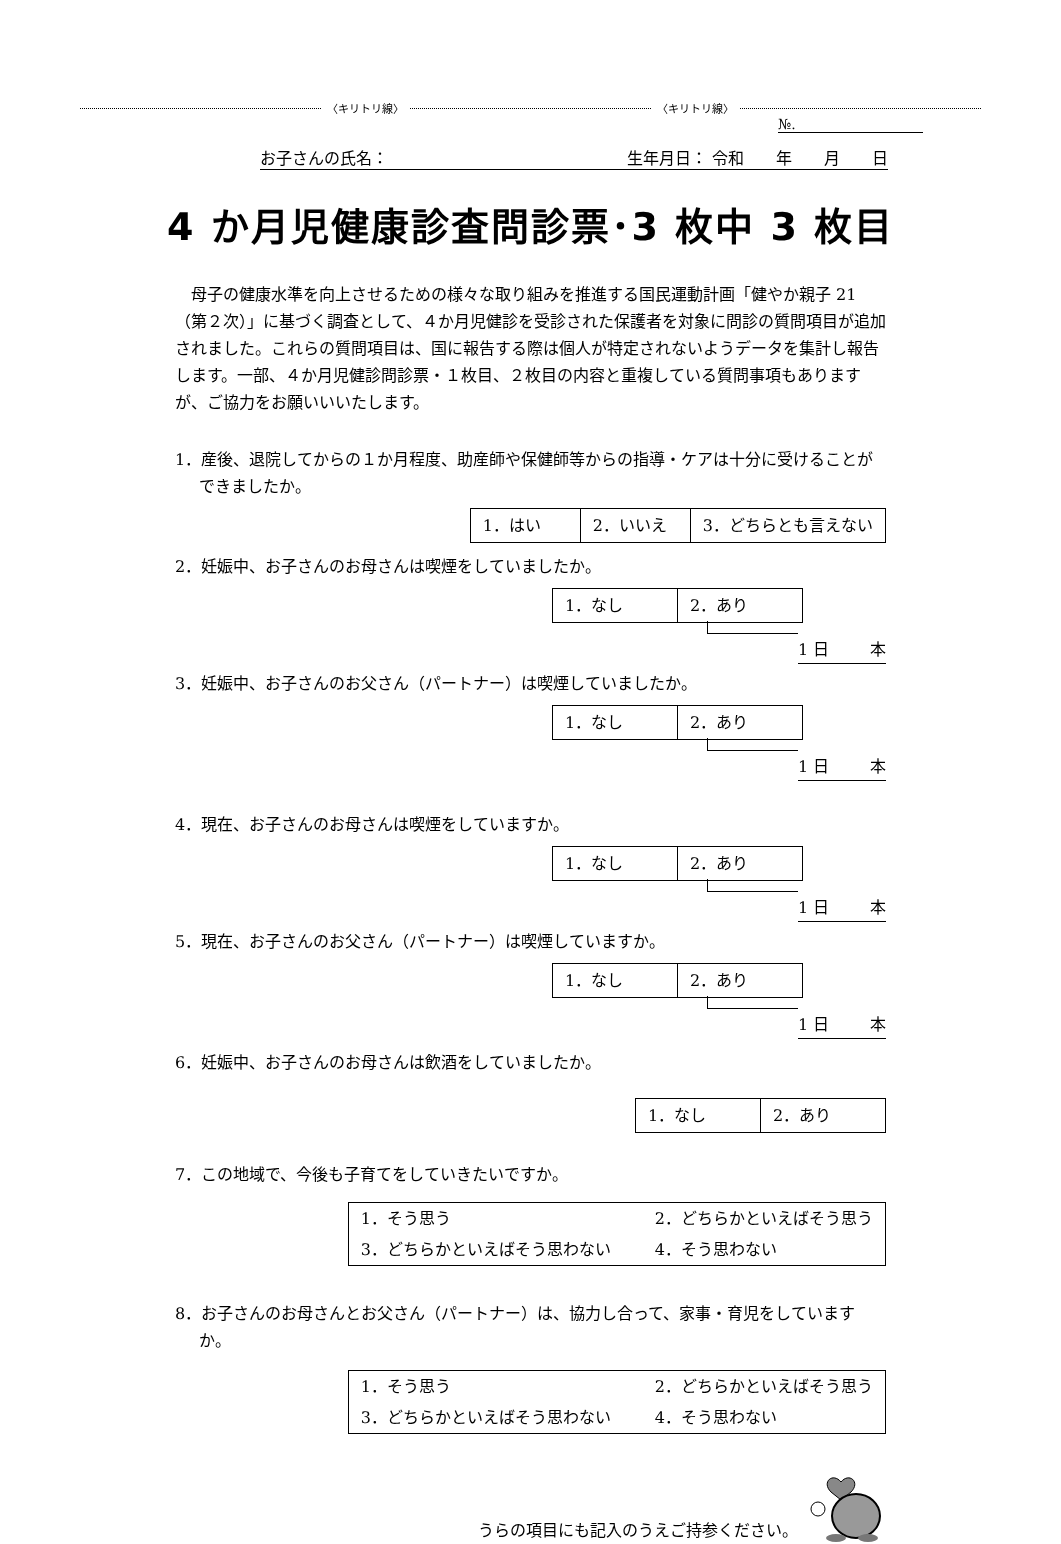〈キリトリ線〉 〈キリトリ線〉
№.
お子さんの氏名： 生年月日： 令和　　年　　月　　日
4 か月児健康診査問診票･3 枚中 3 枚目
母子の健康水準を向上させるための様々な取り組みを推進する国民運動計画「健やか親子 21（第２次）」に基づく調査として、４か月児健診を受診された保護者を対象に問診の質問項目が追加されました。これらの質問項目は、国に報告する際は個人が特定されないようデータを集計し報告します。一部、４か月児健診問診票・１枚目、２枚目の内容と重複している質問事項もありますが、ご協力をお願いいいたします。
1．産後、退院してからの１か月程度、助産師や保健師等からの指導・ケアは十分に受けることができましたか。
| 1．はい | 2．いいえ | 3．どちらとも言えない |
2．妊娠中、お子さんのお母さんは喫煙をしていましたか。
| 1．なし | 2．あり |
1 日 本
3．妊娠中、お子さんのお父さん（パートナー）は喫煙していましたか。
| 1．なし | 2．あり |
1 日 本
4．現在、お子さんのお母さんは喫煙をしていますか。
| 1．なし | 2．あり |
1 日 本
5．現在、お子さんのお父さん（パートナー）は喫煙していますか。
| 1．なし | 2．あり |
1 日 本
6．妊娠中、お子さんのお母さんは飲酒をしていましたか。
| 1．なし | 2．あり |
7．この地域で、今後も子育てをしていきたいですか。
| 1．そう思う | 2．どちらかといえばそう思う |
| 3．どちらかといえばそう思わない | 4．そう思わない |
8．お子さんのお母さんとお父さん（パートナー）は、協力し合って、家事・育児をしていますか。
| 1．そう思う | 2．どちらかといえばそう思う |
| 3．どちらかといえばそう思わない | 4．そう思わない |
うらの項目にも記入のうえご持参ください。